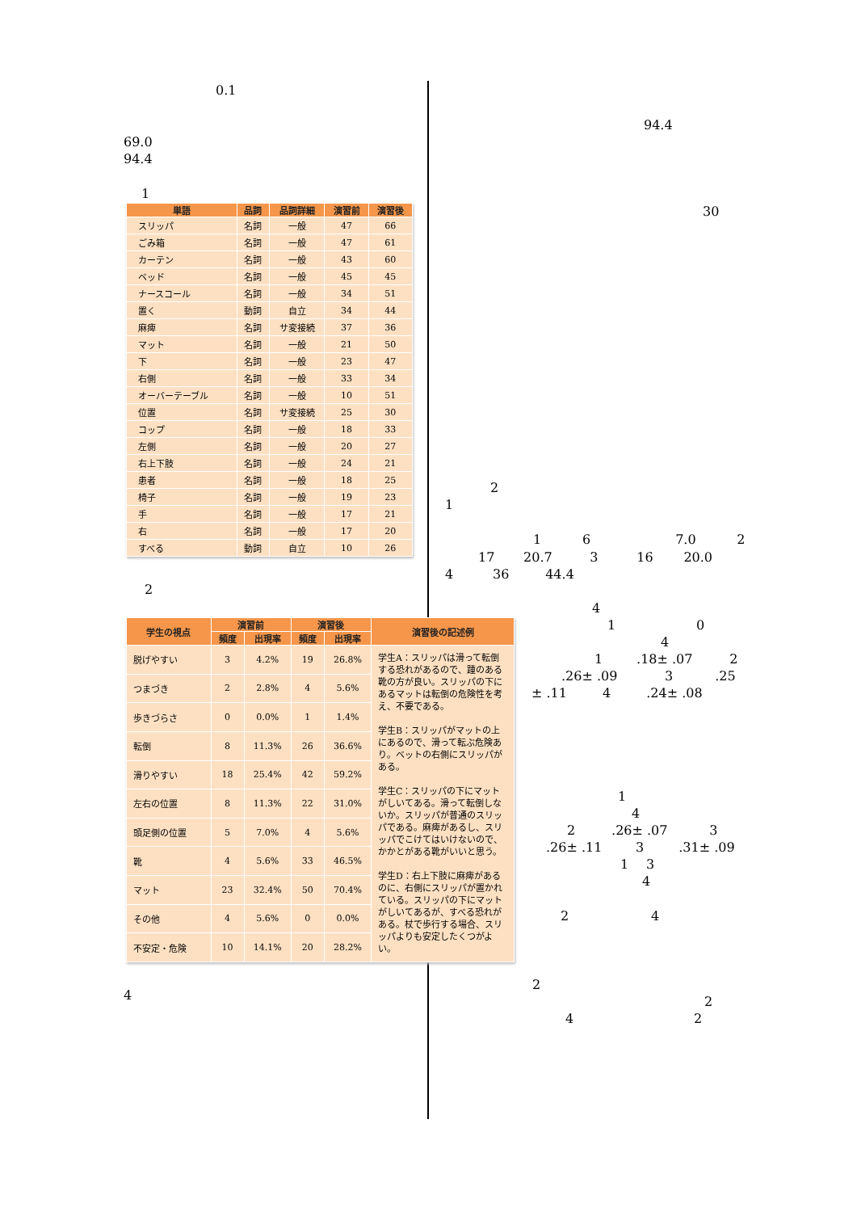0.1
69.0
94.4
1
| 単語 | 品詞 | 品詞詳細 | 演習前 | 演習後 |
| --- | --- | --- | --- | --- |
| スリッパ | 名詞 | 一般 | 47 | 66 |
| ごみ箱 | 名詞 | 一般 | 47 | 61 |
| カーテン | 名詞 | 一般 | 43 | 60 |
| ベッド | 名詞 | 一般 | 45 | 45 |
| ナースコール | 名詞 | 一般 | 34 | 51 |
| 置く | 動詞 | 自立 | 34 | 44 |
| 麻痺 | 名詞 | サ変接続 | 37 | 36 |
| マット | 名詞 | 一般 | 21 | 50 |
| 下 | 名詞 | 一般 | 23 | 47 |
| 右側 | 名詞 | 一般 | 33 | 34 |
| オーバーテーブル | 名詞 | 一般 | 10 | 51 |
| 位置 | 名詞 | サ変接続 | 25 | 30 |
| コップ | 名詞 | 一般 | 18 | 33 |
| 左側 | 名詞 | 一般 | 20 | 27 |
| 右上下肢 | 名詞 | 一般 | 24 | 21 |
| 患者 | 名詞 | 一般 | 18 | 25 |
| 椅子 | 名詞 | 一般 | 19 | 23 |
| 手 | 名詞 | 一般 | 17 | 21 |
| 右 | 名詞 | 一般 | 17 | 20 |
| すべる | 動詞 | 自立 | 10 | 26 |
2
| 学生の視点 | 演習前 | | 演習後 | | 演習後の記述例 |
| --- | --- | --- | --- | --- | --- |
| | 頻度 | 出現率 | 頻度 | 出現率 | |
| 脱げやすい | 3 | 4.2% | 19 | 26.8% | 学生A：スリッパは滑って転倒する恐れがあるので、踵のある靴の方が良い。スリッパの下にあるマットは転倒の危険性を考え、不要である。 学生B：スリッパがマットの上にあるので、滑って転ぶ危険あり。ベットの右側にスリッパがある。 学生C：スリッパの下にマットがしいてある。滑って転倒しないか。スリッパが普通のスリッパである。麻痺があるし、スリッパでこけてはいけないので、かかとがある靴がいいと思う。 学生D：右上下肢に麻痺があるのに、右側にスリッパが置かれている。スリッパの下にマットがしいてあるが、すべる恐れがある。杖で歩行する場合、スリッパよりも安定したくつがよい。 |
| つまづき | 2 | 2.8% | 4 | 5.6% | |
| 歩きづらさ | 0 | 0.0% | 1 | 1.4% | |
| 転倒 | 8 | 11.3% | 26 | 36.6% | |
| 滑りやすい | 18 | 25.4% | 42 | 59.2% | |
| 左右の位置 | 8 | 11.3% | 22 | 31.0% | |
| 頭足側の位置 | 5 | 7.0% | 4 | 5.6% | |
| 靴 | 4 | 5.6% | 33 | 46.5% | |
| マット | 23 | 32.4% | 50 | 70.4% | |
| その他 | 4 | 5.6% | 0 | 0.0% | |
| 不安定・危険 | 10 | 14.1% | 20 | 28.2% | |
4
94.4
30
2
1
1 6 7.0 2
17 20.7 3 16 20.0
4 36 44.4
4
1 0
4
1 .18± .07 2
.26± .09 3 .25
± .11 4 .24± .08
1
4
2 .26± .07 3
.26± .11 3 .31± .09
1 3
4
2 4
2
2
4 2